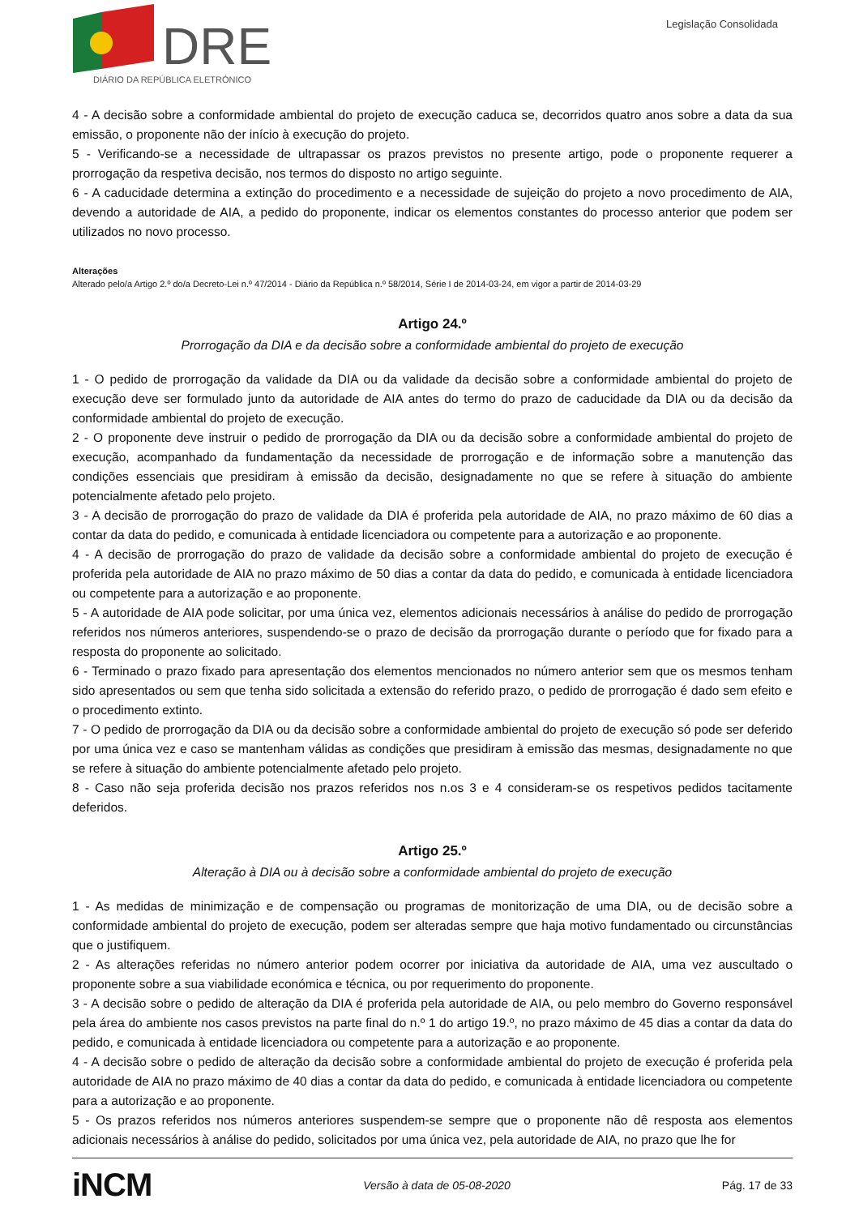DRE
DIÁRIO DA REPÚBLICA ELETRÓNICO
Legislação Consolidada
4 - A decisão sobre a conformidade ambiental do projeto de execução caduca se, decorridos quatro anos sobre a data da sua emissão, o proponente não der início à execução do projeto.
5 - Verificando-se a necessidade de ultrapassar os prazos previstos no presente artigo, pode o proponente requerer a prorrogação da respetiva decisão, nos termos do disposto no artigo seguinte.
6 - A caducidade determina a extinção do procedimento e a necessidade de sujeição do projeto a novo procedimento de AIA, devendo a autoridade de AIA, a pedido do proponente, indicar os elementos constantes do processo anterior que podem ser utilizados no novo processo.
Alterações
Alterado pelo/a Artigo 2.º do/a Decreto-Lei n.º 47/2014 - Diário da República n.º 58/2014, Série I de 2014-03-24, em vigor a partir de 2014-03-29
Artigo 24.º
Prorrogação da DIA e da decisão sobre a conformidade ambiental do projeto de execução
1 - O pedido de prorrogação da validade da DIA ou da validade da decisão sobre a conformidade ambiental do projeto de execução deve ser formulado junto da autoridade de AIA antes do termo do prazo de caducidade da DIA ou da decisão da conformidade ambiental do projeto de execução.
2 - O proponente deve instruir o pedido de prorrogação da DIA ou da decisão sobre a conformidade ambiental do projeto de execução, acompanhado da fundamentação da necessidade de prorrogação e de informação sobre a manutenção das condições essenciais que presidiram à emissão da decisão, designadamente no que se refere à situação do ambiente potencialmente afetado pelo projeto.
3 - A decisão de prorrogação do prazo de validade da DIA é proferida pela autoridade de AIA, no prazo máximo de 60 dias a contar da data do pedido, e comunicada à entidade licenciadora ou competente para a autorização e ao proponente.
4 - A decisão de prorrogação do prazo de validade da decisão sobre a conformidade ambiental do projeto de execução é proferida pela autoridade de AIA no prazo máximo de 50 dias a contar da data do pedido, e comunicada à entidade licenciadora ou competente para a autorização e ao proponente.
5 - A autoridade de AIA pode solicitar, por uma única vez, elementos adicionais necessários à análise do pedido de prorrogação referidos nos números anteriores, suspendendo-se o prazo de decisão da prorrogação durante o período que for fixado para a resposta do proponente ao solicitado.
6 - Terminado o prazo fixado para apresentação dos elementos mencionados no número anterior sem que os mesmos tenham sido apresentados ou sem que tenha sido solicitada a extensão do referido prazo, o pedido de prorrogação é dado sem efeito e o procedimento extinto.
7 - O pedido de prorrogação da DIA ou da decisão sobre a conformidade ambiental do projeto de execução só pode ser deferido por uma única vez e caso se mantenham válidas as condições que presidiram à emissão das mesmas, designadamente no que se refere à situação do ambiente potencialmente afetado pelo projeto.
8 - Caso não seja proferida decisão nos prazos referidos nos n.os 3 e 4 consideram-se os respetivos pedidos tacitamente deferidos.
Artigo 25.º
Alteração à DIA ou à decisão sobre a conformidade ambiental do projeto de execução
1 - As medidas de minimização e de compensação ou programas de monitorização de uma DIA, ou de decisão sobre a conformidade ambiental do projeto de execução, podem ser alteradas sempre que haja motivo fundamentado ou circunstâncias que o justifiquem.
2 - As alterações referidas no número anterior podem ocorrer por iniciativa da autoridade de AIA, uma vez auscultado o proponente sobre a sua viabilidade económica e técnica, ou por requerimento do proponente.
3 - A decisão sobre o pedido de alteração da DIA é proferida pela autoridade de AIA, ou pelo membro do Governo responsável pela área do ambiente nos casos previstos na parte final do n.º 1 do artigo 19.º, no prazo máximo de 45 dias a contar da data do pedido, e comunicada à entidade licenciadora ou competente para a autorização e ao proponente.
4 - A decisão sobre o pedido de alteração da decisão sobre a conformidade ambiental do projeto de execução é proferida pela autoridade de AIA no prazo máximo de 40 dias a contar da data do pedido, e comunicada à entidade licenciadora ou competente para a autorização e ao proponente.
5 - Os prazos referidos nos números anteriores suspendem-se sempre que o proponente não dê resposta aos elementos adicionais necessários à análise do pedido, solicitados por uma única vez, pela autoridade de AIA, no prazo que lhe for
iNCM Versão à data de 05-08-2020 Pág. 17 de 33